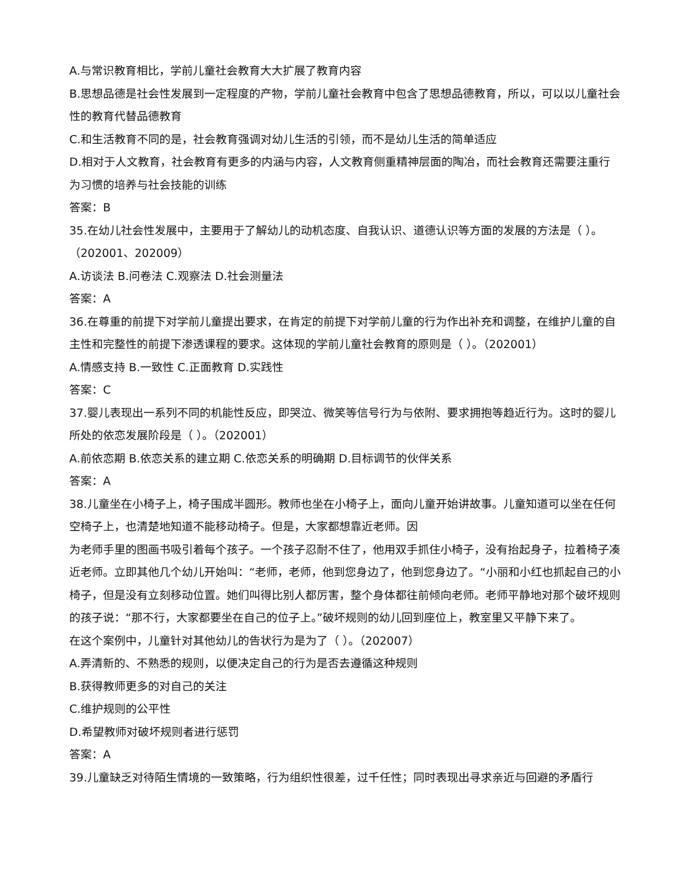A.与常识教育相比，学前儿童社会教育大大扩展了教育内容
B.思想品德是社会性发展到一定程度的产物，学前儿童社会教育中包含了思想品德教育，所以，可以以儿童社会性的教育代替品德教育
C.和生活教育不同的是，社会教育强调对幼儿生活的引领，而不是幼儿生活的简单适应
D.相对于人文教育，社会教育有更多的内涵与内容，人文教育侧重精神层面的陶冶，而社会教育还需要注重行为习惯的培养与社会技能的训练
答案：B
35.在幼儿社会性发展中，主要用于了解幼儿的动机态度、自我认识、道德认识等方面的发展的方法是（ ）。（202001、202009）
A.访谈法 B.问卷法 C.观察法 D.社会测量法
答案：A
36.在尊重的前提下对学前儿童提出要求，在肯定的前提下对学前儿童的行为作出补充和调整，在维护儿童的自主性和完整性的前提下渗透课程的要求。这体现的学前儿童社会教育的原则是（ ）。（202001）
A.情感支持 B.一致性 C.正面教育 D.实践性
答案：C
37.婴儿表现出一系列不同的机能性反应，即哭泣、微笑等信号行为与依附、要求拥抱等趋近行为。这时的婴儿所处的依恋发展阶段是（ ）。（202001）
A.前依恋期 B.依恋关系的建立期 C.依恋关系的明确期 D.目标调节的伙伴关系
答案：A
38.儿童坐在小椅子上，椅子围成半圆形。教师也坐在小椅子上，面向儿童开始讲故事。儿童知道可以坐在任何空椅子上，也清楚地知道不能移动椅子。但是，大家都想靠近老师。因
为老师手里的图画书吸引着每个孩子。一个孩子忍耐不住了，他用双手抓住小椅子，没有抬起身子，拉着椅子凑近老师。立即其他几个幼儿开始叫：“老师，老师，他到您身边了，他到您身边了。“小丽和小红也抓起自己的小椅子，但是没有立刻移动位置。她们叫得比别人都厉害，整个身体都往前倾向老师。老师平静地对那个破坏规则的孩子说：“那不行，大家都要坐在自己的位子上。”破坏规则的幼儿回到座位上，教室里又平静下来了。
在这个案例中，儿童针对其他幼儿的告状行为是为了（ ）。（202007）
A.弄清新的、不熟悉的规则，以便决定自己的行为是否去遵循这种规则
B.获得教师更多的对自己的关注
C.维护规则的公平性
D.希望教师对破坏规则者进行惩罚
答案：A
39.儿童缺乏对待陌生情境的一致策略，行为组织性很差，过千任性；同时表现出寻求亲近与回避的矛盾行